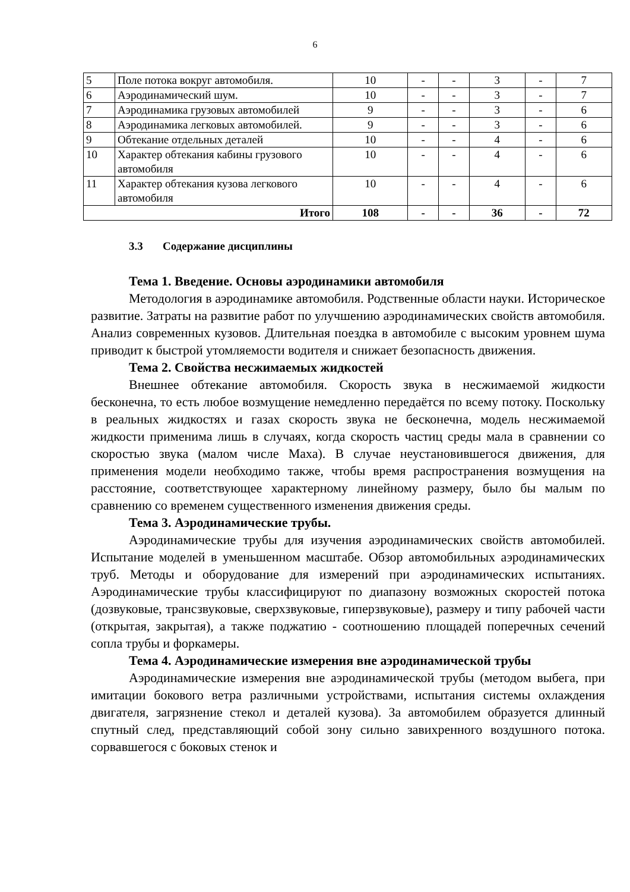6
| 5 | Поле потока вокруг автомобиля. | 10 | - | - | 3 | - | 7 |
| 6 | Аэродинамический шум. | 10 | - | - | 3 | - | 7 |
| 7 | Аэродинамика грузовых автомобилей | 9 | - | - | 3 | - | 6 |
| 8 | Аэродинамика легковых автомобилей. | 9 | - | - | 3 | - | 6 |
| 9 | Обтекание отдельных деталей | 10 | - | - | 4 | - | 6 |
| 10 | Характер обтекания кабины грузового автомобиля | 10 | - | - | 4 | - | 6 |
| 11 | Характер обтекания кузова легкового автомобиля | 10 | - | - | 4 | - | 6 |
| Итого | | 108 | - | - | 36 | - | 72 |
3.3 Содержание дисциплины
Тема 1. Введение. Основы аэродинамики автомобиля
Методология в аэродинамике автомобиля. Родственные области науки. Историческое развитие. Затраты на развитие работ по улучшению аэродинамических свойств автомобиля. Анализ современных кузовов. Длительная поездка в автомобиле с высоким уровнем шума приводит к быстрой утомляемости водителя и снижает безопасность движения.
Тема 2. Свойства несжимаемых жидкостей
Внешнее обтекание автомобиля. Скорость звука в несжимаемой жидкости бесконечна, то есть любое возмущение немедленно передаётся по всему потоку. Поскольку в реальных жидкостях и газах скорость звука не бесконечна, модель несжимаемой жидкости применима лишь в случаях, когда скорость частиц среды мала в сравнении со скоростью звука (малом числе Маха). В случае неустановившегося движения, для применения модели необходимо также, чтобы время распространения возмущения на расстояние, соответствующее характерному линейному размеру, было бы малым по сравнению со временем существенного изменения движения среды.
Тема 3. Аэродинамические трубы.
Аэродинамические трубы для изучения аэродинамических свойств автомобилей. Испытание моделей в уменьшенном масштабе. Обзор автомобильных аэродинамических труб. Методы и оборудование для измерений при аэродинамических испытаниях. Аэродинамические трубы классифицируют по диапазону возможных скоростей потока (дозвуковые, трансзвуковые, сверхзвуковые, гиперзвуковые), размеру и типу рабочей части (открытая, закрытая), а также поджатию - соотношению площадей поперечных сечений сопла трубы и форкамеры.
Тема 4. Аэродинамические измерения вне аэродинамической трубы
Аэродинамические измерения вне аэродинамической трубы (методом выбега, при имитации бокового ветра различными устройствами, испытания системы охлаждения двигателя, загрязнение стекол и деталей кузова). За автомобилем образуется длинный спутный след, представляющий собой зону сильно завихренного воздушного потока. сорвавшегося с боковых стенок и